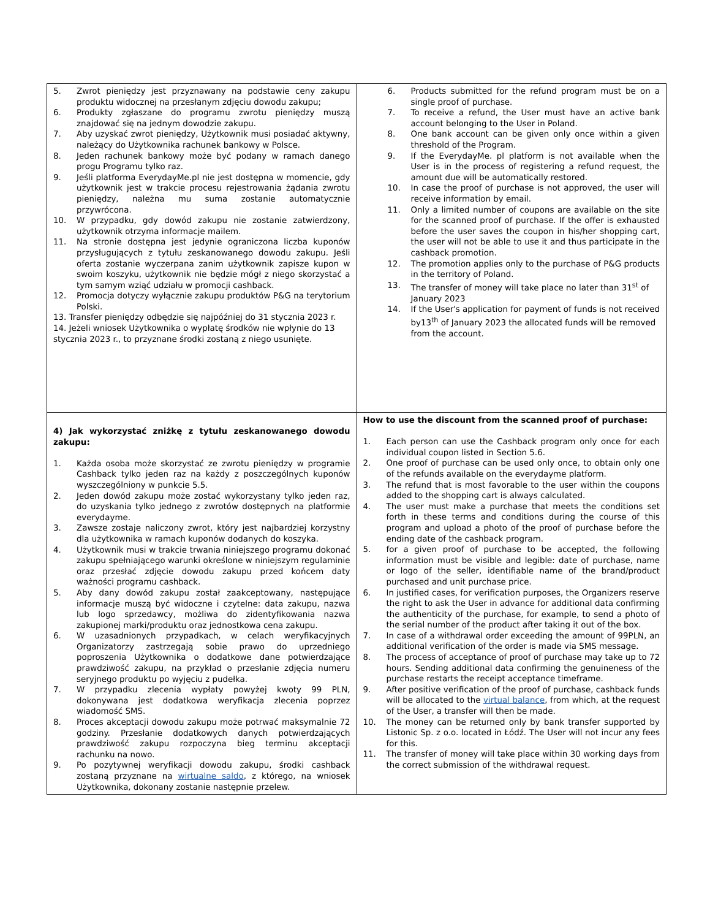| 5. Zwrot pieniędzy jest przyznawany na podstawie ceny zakupu produktu widocznej na przesłanym zdjęciu dowodu zakupu; 6. Produkty zgłaszane do programu zwrotu pieniędzy muszą znajdować się na jednym dowodzie zakupu. 7. Aby uzyskać zwrot pieniędzy, Użytkownik musi posiadać aktywny, należący do Użytkownika rachunek bankowy w Polsce. 8. Jeden rachunek bankowy może być podany w ramach danego progu Programu tylko raz. 9. Jeśli platforma EverydayMe.pl nie jest dostępna w momencie, gdy użytkownik jest w trakcie procesu rejestrowania żądania zwrotu pieniędzy, należna mu suma zostanie automatycznie przywrócona. 10. W przypadku, gdy dowód zakupu nie zostanie zatwierdzony, użytkownik otrzyma informacje mailem. 11. Na stronie dostępna jest jedynie ograniczona liczba kuponów przysługujących z tytułu zeskanowanego dowodu zakupu. Jeśli oferta zostanie wyczerpana zanim użytkownik zapisze kupon w swoim koszyku, użytkownik nie będzie mógł z niego skorzystać a tym samym wziąć udziału w promocji cashback. 12. Promocja dotyczy wyłącznie zakupu produktów P&G na terytorium Polski. 13. Transfer pieniędzy odbędzie się najpóźniej do 31 stycznia 2023 r. 14. Jeżeli wniosek Użytkownika o wypłatę środków nie wpłynie do 13 stycznia 2023 r., to przyznane środki zostaną z niego usunięte. | 6. Products submitted for the refund program must be on a single proof of purchase. 7. To receive a refund, the User must have an active bank account belonging to the User in Poland. 8. One bank account can be given only once within a given threshold of the Program. 9. If the EverydayMe. pl platform is not available when the User is in the process of registering a refund request, the amount due will be automatically restored. 10. In case the proof of purchase is not approved, the user will receive information by email. 11. Only a limited number of coupons are available on the site for the scanned proof of purchase. If the offer is exhausted before the user saves the coupon in his/her shopping cart, the user will not be able to use it and thus participate in the cashback promotion. 12. The promotion applies only to the purchase of P&G products in the territory of Poland. 13. The transfer of money will take place no later than 31<sup>st</sup> of January 2023 14. If the User's application for payment of funds is not received by13<sup>th</sup> of January 2023 the allocated funds will be removed from the account. |
| 4) Jak wykorzystać zniżkę z tytułu zeskanowanego dowodu zakupu: 1. Każda osoba może skorzystać ze zwrotu pieniędzy w programie Cashback tylko jeden raz na każdy z poszczególnych kuponów wyszczególniony w punkcie 5.5. 2. Jeden dowód zakupu może zostać wykorzystany tylko jeden raz, do uzyskania tylko jednego z zwrotów dostępnych na platformie everydayme. 3. Zawsze zostaje naliczony zwrot, który jest najbardziej korzystny dla użytkownika w ramach kuponów dodanych do koszyka. 4. Użytkownik musi w trakcie trwania niniejszego programu dokonać zakupu spełniającego warunki określone w niniejszym regulaminie oraz przesłać zdjęcie dowodu zakupu przed końcem daty ważności programu cashback. 5. Aby dany dowód zakupu został zaakceptowany, następujące informacje muszą być widoczne i czytelne: data zakupu, nazwa lub logo sprzedawcy, możliwa do zidentyfikowania nazwa zakupionej marki/produktu oraz jednostkowa cena zakupu. 6. W uzasadnionych przypadkach, w celach weryfikacyjnych Organizatorzy zastrzegają sobie prawo do uprzedniego poproszenia Użytkownika o dodatkowe dane potwierdzające prawdziwość zakupu, na przykład o przesłanie zdjęcia numeru seryjnego produktu po wyjęciu z pudełka. 7. W przypadku zlecenia wypłaty powyżej kwoty 99 PLN, dokonywana jest dodatkowa weryfikacja zlecenia poprzez wiadomość SMS. 8. Proces akceptacji dowodu zakupu może potrwać maksymalnie 72 godziny. Przesłanie dodatkowych danych potwierdzających prawdziwość zakupu rozpoczyna bieg terminu akceptacji rachunku na nowo. 9. Po pozytywnej weryfikacji dowodu zakupu, środki cashback zostaną przyznane na wirtualne saldo , z którego, na wniosek Użytkownika, dokonany zostanie następnie przelew. | How to use the discount from the scanned proof of purchase: 1. Each person can use the Cashback program only once for each individual coupon listed in Section 5.6. 2. One proof of purchase can be used only once, to obtain only one of the refunds available on the everydayme platform. 3. The refund that is most favorable to the user within the coupons added to the shopping cart is always calculated. 4. The user must make a purchase that meets the conditions set forth in these terms and conditions during the course of this program and upload a photo of the proof of purchase before the ending date of the cashback program. 5. for a given proof of purchase to be accepted, the following information must be visible and legible: date of purchase, name or logo of the seller, identifiable name of the brand/product purchased and unit purchase price. 6. In justified cases, for verification purposes, the Organizers reserve the right to ask the User in advance for additional data confirming the authenticity of the purchase, for example, to send a photo of the serial number of the product after taking it out of the box. 7. In case of a withdrawal order exceeding the amount of 99PLN, an additional verification of the order is made via SMS message. 8. The process of acceptance of proof of purchase may take up to 72 hours. Sending additional data confirming the genuineness of the purchase restarts the receipt acceptance timeframe. 9. After positive verification of the proof of purchase, cashback funds will be allocated to the virtual balance , from which, at the request of the User, a transfer will then be made. 10. The money can be returned only by bank transfer supported by Listonic Sp. z o.o. located in Łódź. The User will not incur any fees for this. 11. The transfer of money will take place within 30 working days from the correct submission of the withdrawal request. |